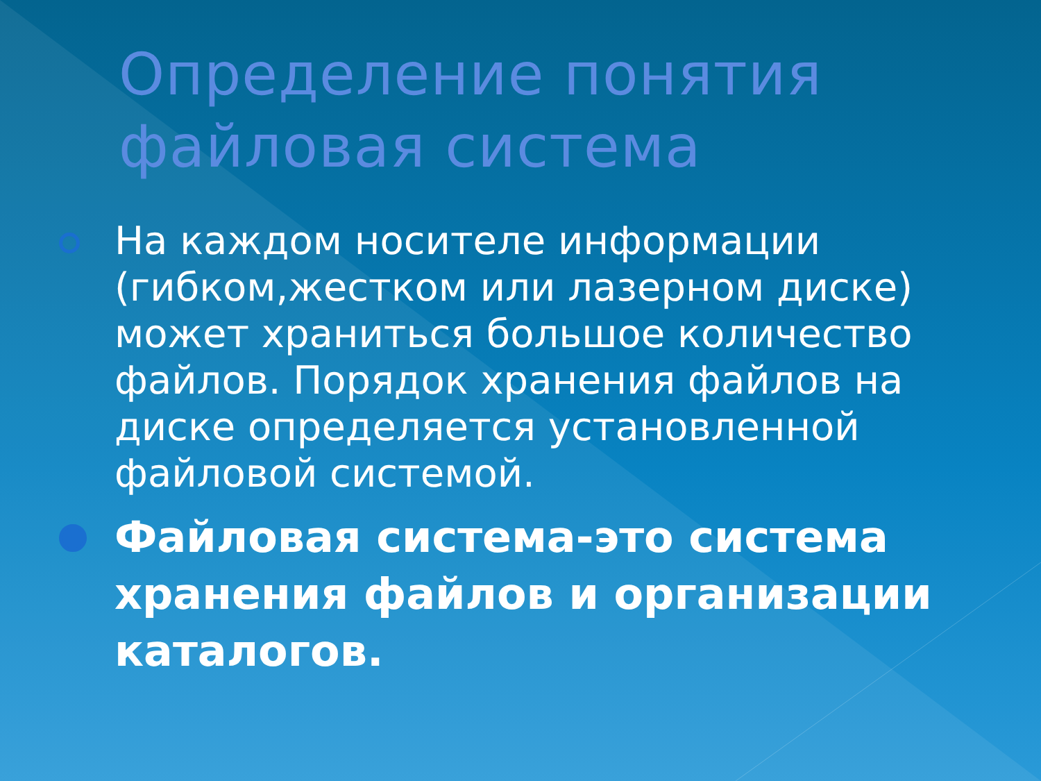Определение понятия файловая система
На каждом носителе информации (гибком,жестком или лазерном диске) может храниться большое количество файлов. Порядок хранения файлов на диске определяется установленной файловой системой.
Файловая система-это система хранения файлов и организации каталогов.